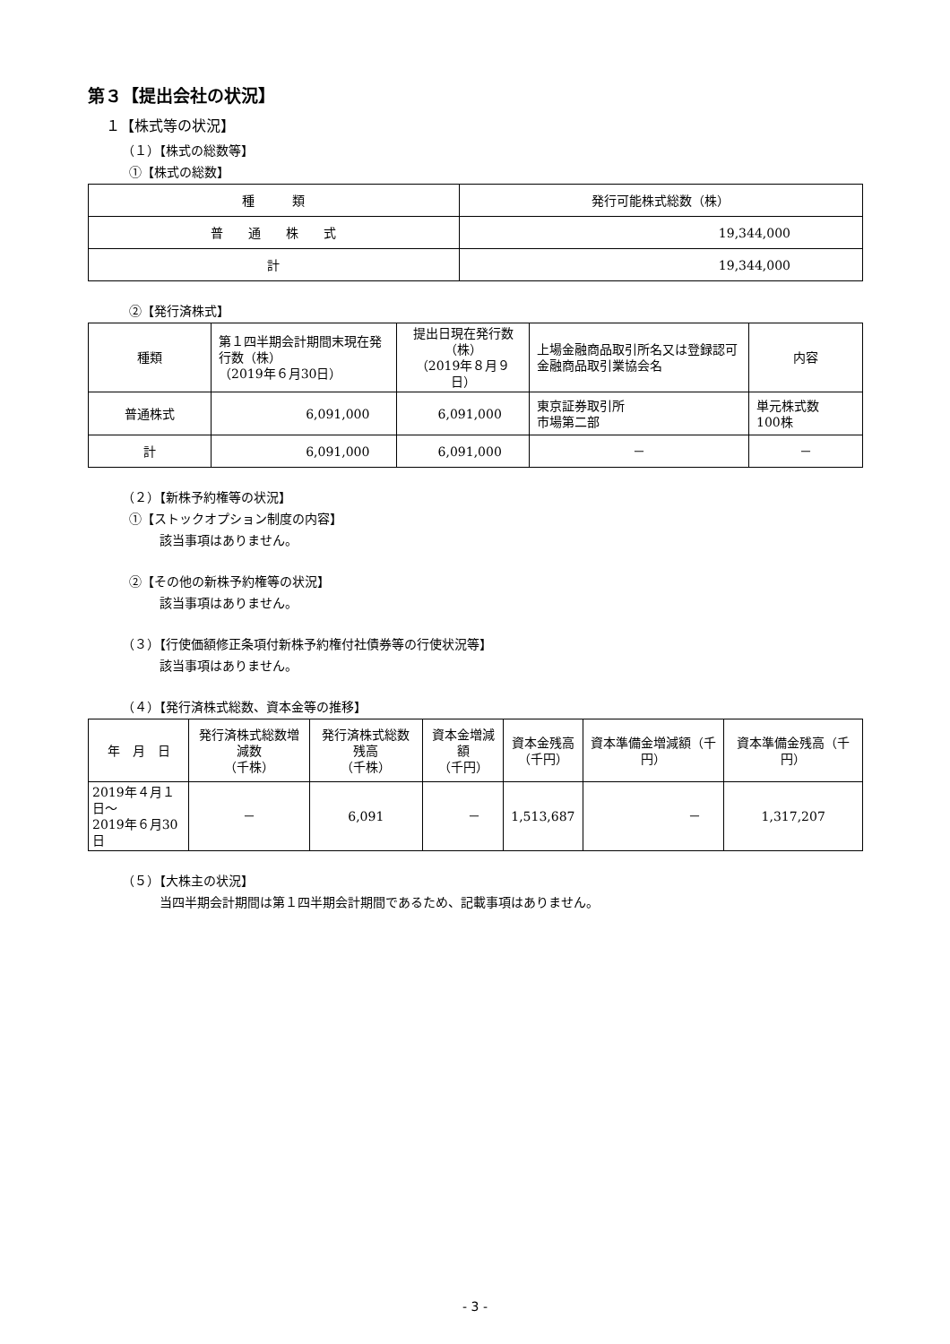第３【提出会社の状況】
１【株式等の状況】
（１）【株式の総数等】
①【株式の総数】
| 種 類 | 発行可能株式総数（株） |
| --- | --- |
| 普 通 株 式 | 19,344,000 |
| 計 | 19,344,000 |
②【発行済株式】
| 種類 | 第１四半期会計期間末現在発行数（株） （2019年６月30日） | 提出日現在発行数（株） （2019年８月９日） | 上場金融商品取引所名又は登録認可金融商品取引業協会名 | 内容 |
| --- | --- | --- | --- | --- |
| 普通株式 | 6,091,000 | 6,091,000 | 東京証券取引所 市場第二部 | 単元株式数 100株 |
| 計 | 6,091,000 | 6,091,000 | － | － |
（２）【新株予約権等の状況】
①【ストックオプション制度の内容】
該当事項はありません。
②【その他の新株予約権等の状況】
該当事項はありません。
（３）【行使価額修正条項付新株予約権付社債券等の行使状況等】
該当事項はありません。
（４）【発行済株式総数、資本金等の推移】
| 年 月 日 | 発行済株式総数増減数 （千株） | 発行済株式総数残高 （千株） | 資本金増減額 （千円） | 資本金残高 （千円） | 資本準備金増減額（千円） | 資本準備金残高（千円） |
| --- | --- | --- | --- | --- | --- | --- |
| 2019年４月１日～ 2019年６月30日 | － | 6,091 | － | 1,513,687 | － | 1,317,207 |
（５）【大株主の状況】
当四半期会計期間は第１四半期会計期間であるため、記載事項はありません。
- 3 -